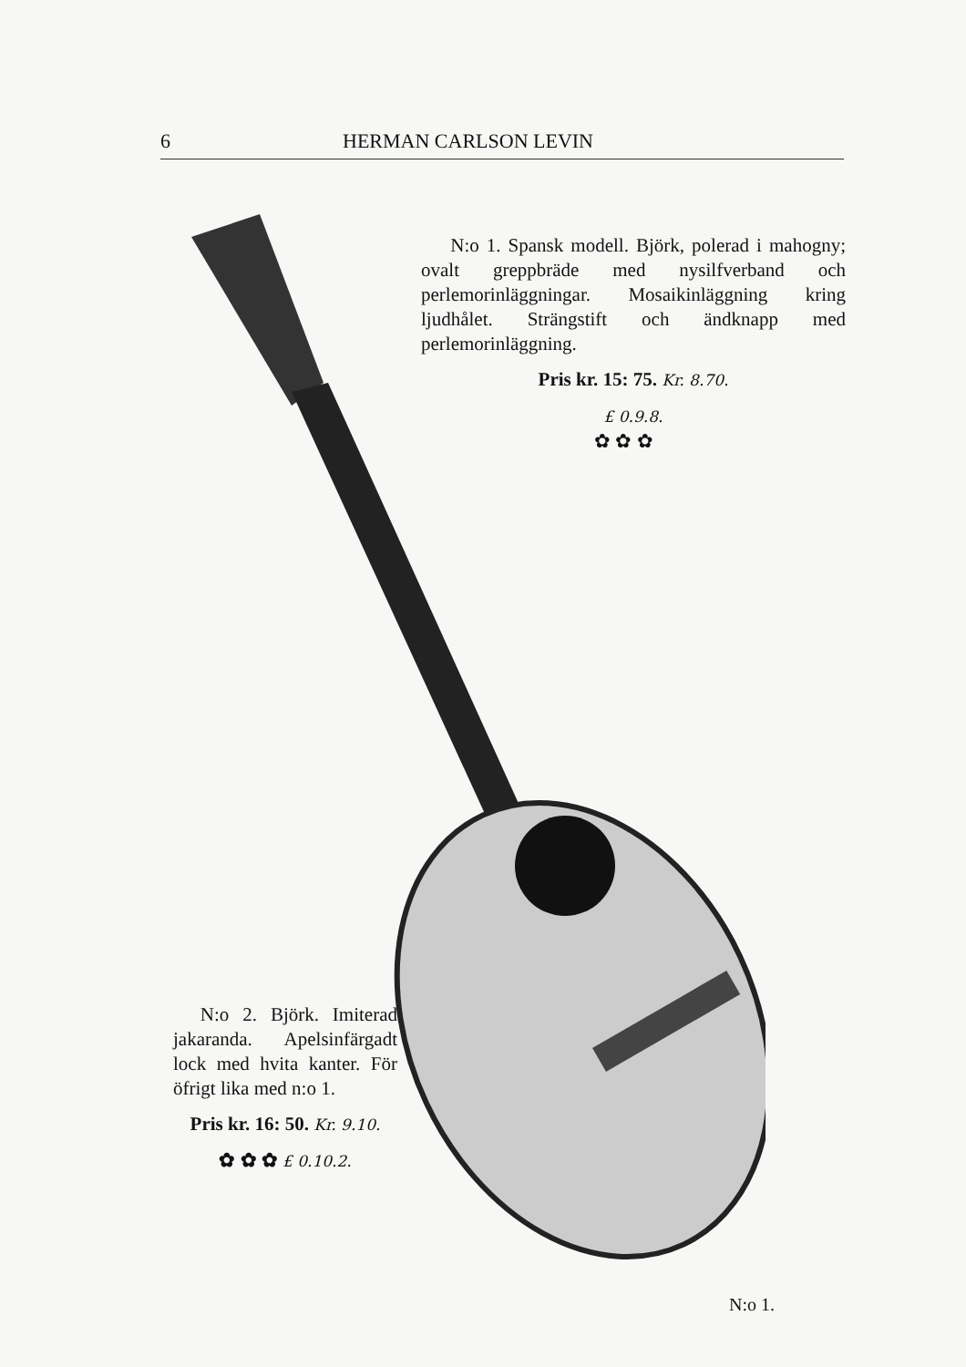6 HERMAN CARLSON LEVIN
N:o 1. Spansk modell. Björk, polerad i mahogny; ovalt greppbräde med nysilf­verband och perlemorinläggningar. Mo­saikinläggning kring ljudhålet. Strängstift och ändknapp med perlemorinläggning.
Pris kr. 15: 75. Kr. 8.70.
£ 0.9.8.
✿ ✿ ✿
N:o 2. Björk. Imi­terad jakaranda. Apel­sinfärgadt lock med hvita kanter. För öf­rigt lika med n:o 1.
Pris kr. 16: 50. Kr. 9.10.
✿ ✿ ✿ £ 0.10.2.
N:o 1.